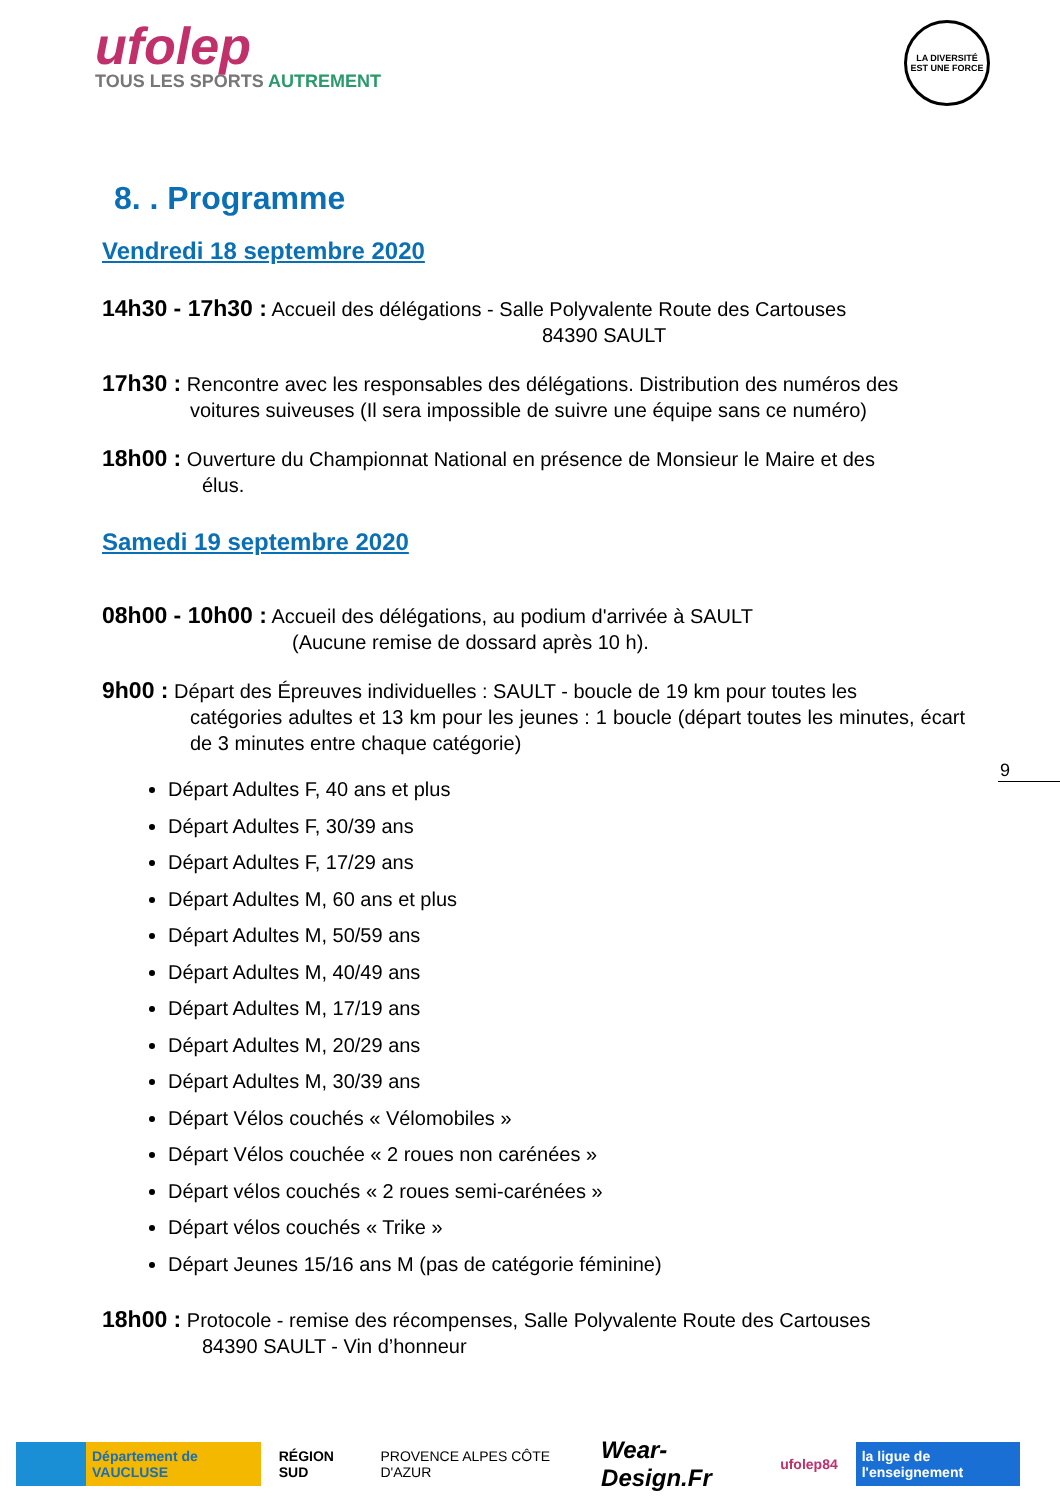ufolep
TOUS LES SPORTS AUTREMENT
LA DIVERSITÉ
EST UNE FORCE
8. . Programme
Vendredi 18 septembre 2020
14h30 - 17h30 : Accueil des délégations - Salle Polyvalente Route des Cartouses
84390 SAULT
17h30 : Rencontre avec les responsables des délégations. Distribution des numéros des
voitures suiveuses (Il sera impossible de suivre une équipe sans ce numéro)
18h00 : Ouverture du Championnat National en présence de Monsieur le Maire et des
élus.
Samedi 19 septembre 2020
08h00 - 10h00 : Accueil des délégations, au podium d'arrivée à SAULT
(Aucune remise de dossard après 10 h).
9h00 : Départ des Épreuves individuelles : SAULT - boucle de 19 km pour toutes les
catégories adultes et 13 km pour les jeunes : 1 boucle (départ toutes les minutes, écart de 3 minutes entre chaque catégorie)
Départ Adultes F, 40 ans et plus
Départ Adultes F, 30/39 ans
Départ Adultes F, 17/29 ans
Départ Adultes M, 60 ans et plus
Départ Adultes M, 50/59 ans
Départ Adultes M, 40/49 ans
Départ Adultes M, 17/19 ans
Départ Adultes M, 20/29 ans
Départ Adultes M, 30/39 ans
Départ Vélos couchés « Vélomobiles »
Départ Vélos couchée « 2 roues non carénées »
Départ vélos couchés « 2 roues semi-carénées »
Départ vélos couchés « Trike »
Départ Jeunes 15/16 ans M (pas de catégorie féminine)
18h00 : Protocole - remise des récompenses, Salle Polyvalente Route des Cartouses
84390 SAULT - Vin d’honneur
9
Département de VAUCLUSE RÉGION SUD PROVENCE ALPES CÔTE D'AZUR
Wear-Design.Fr
ufolep84 la ligue de l'enseignement